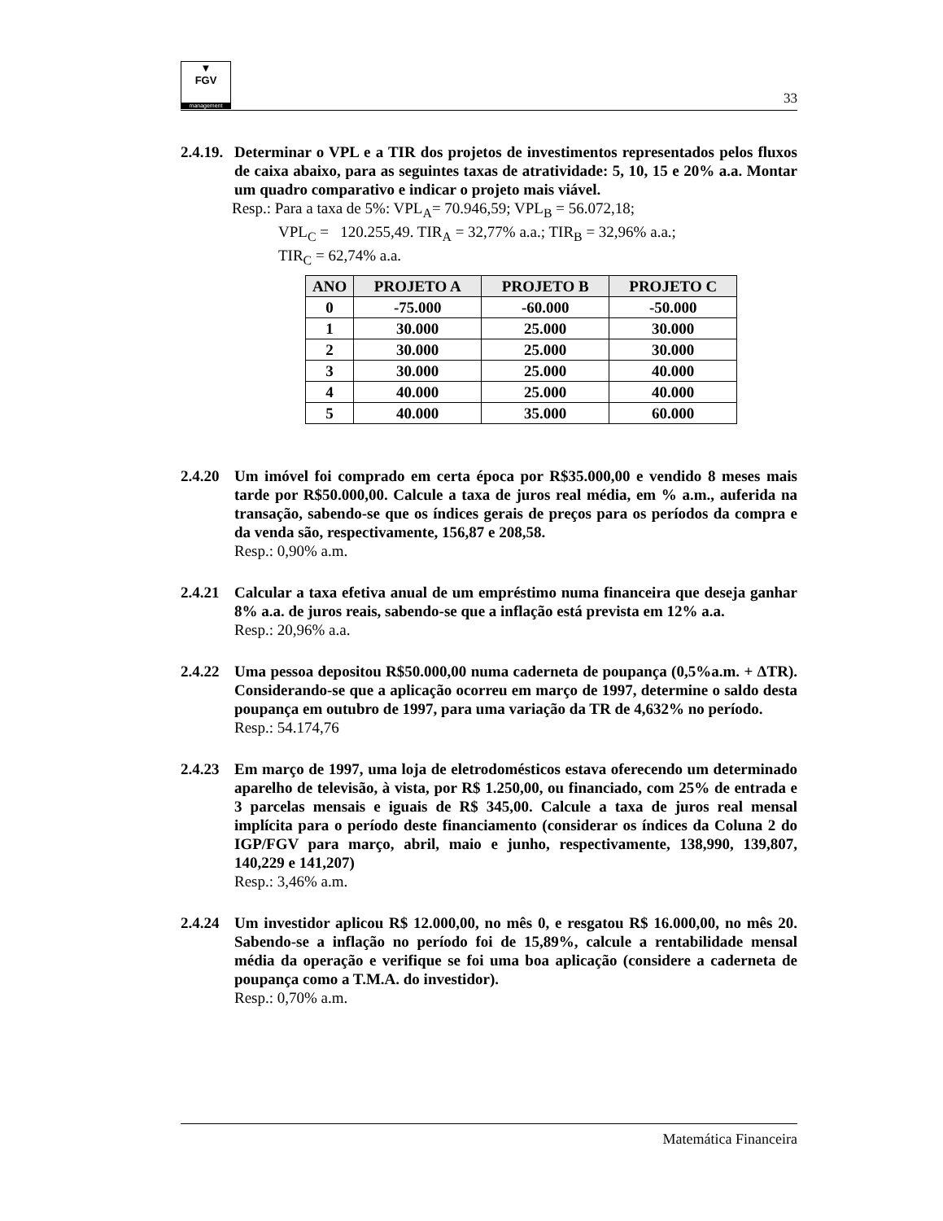▼
FGV
management
33
2.4.19.
Determinar o VPL e a TIR dos projetos de investimentos representados pelos fluxos de caixa abaixo, para as seguintes taxas de atratividade: 5, 10, 15 e 20% a.a. Montar um quadro comparativo e indicar o projeto mais viável.
Resp.: Para a taxa de 5%: VPL<sub>A</sub>= 70.946,59; VPL<sub>B</sub> = 56.072,18;
VPL<sub>C</sub> = 120.255,49. TIR<sub>A</sub> = 32,77% a.a.; TIR<sub>B</sub> = 32,96% a.a.;
TIR<sub>C</sub> = 62,74% a.a.
| ANO | PROJETO A | PROJETO B | PROJETO C |
| --- | --- | --- | --- |
| 0 | -75.000 | -60.000 | -50.000 |
| 1 | 30.000 | 25.000 | 30.000 |
| 2 | 30.000 | 25.000 | 30.000 |
| 3 | 30.000 | 25.000 | 40.000 |
| 4 | 40.000 | 25.000 | 40.000 |
| 5 | 40.000 | 35.000 | 60.000 |
2.4.20
Um imóvel foi comprado em certa época por R$35.000,00 e vendido 8 meses mais tarde por R$50.000,00. Calcule a taxa de juros real média, em % a.m., auferida na transação, sabendo-se que os índices gerais de preços para os períodos da compra e da venda são, respectivamente, 156,87 e 208,58.
Resp.: 0,90% a.m.
2.4.21
Calcular a taxa efetiva anual de um empréstimo numa financeira que deseja ganhar 8% a.a. de juros reais, sabendo-se que a inflação está prevista em 12% a.a.
Resp.: 20,96% a.a.
2.4.22
Uma pessoa depositou R$50.000,00 numa caderneta de poupança (0,5%a.m. + ΔTR). Considerando-se que a aplicação ocorreu em março de 1997, determine o saldo desta poupança em outubro de 1997, para uma variação da TR de 4,632% no período.
Resp.: 54.174,76
2.4.23
Em março de 1997, uma loja de eletrodomésticos estava oferecendo um determinado aparelho de televisão, à vista, por R$ 1.250,00, ou financiado, com 25% de entrada e 3 parcelas mensais e iguais de R$ 345,00. Calcule a taxa de juros real mensal implícita para o período deste financiamento (considerar os índices da Coluna 2 do IGP/FGV para março, abril, maio e junho, respectivamente, 138,990, 139,807, 140,229 e 141,207)
Resp.: 3,46% a.m.
2.4.24
Um investidor aplicou R$ 12.000,00, no mês 0, e resgatou R$ 16.000,00, no mês 20. Sabendo-se a inflação no período foi de 15,89%, calcule a rentabilidade mensal média da operação e verifique se foi uma boa aplicação (considere a caderneta de poupança como a T.M.A. do investidor).
Resp.: 0,70% a.m.
Matemática Financeira